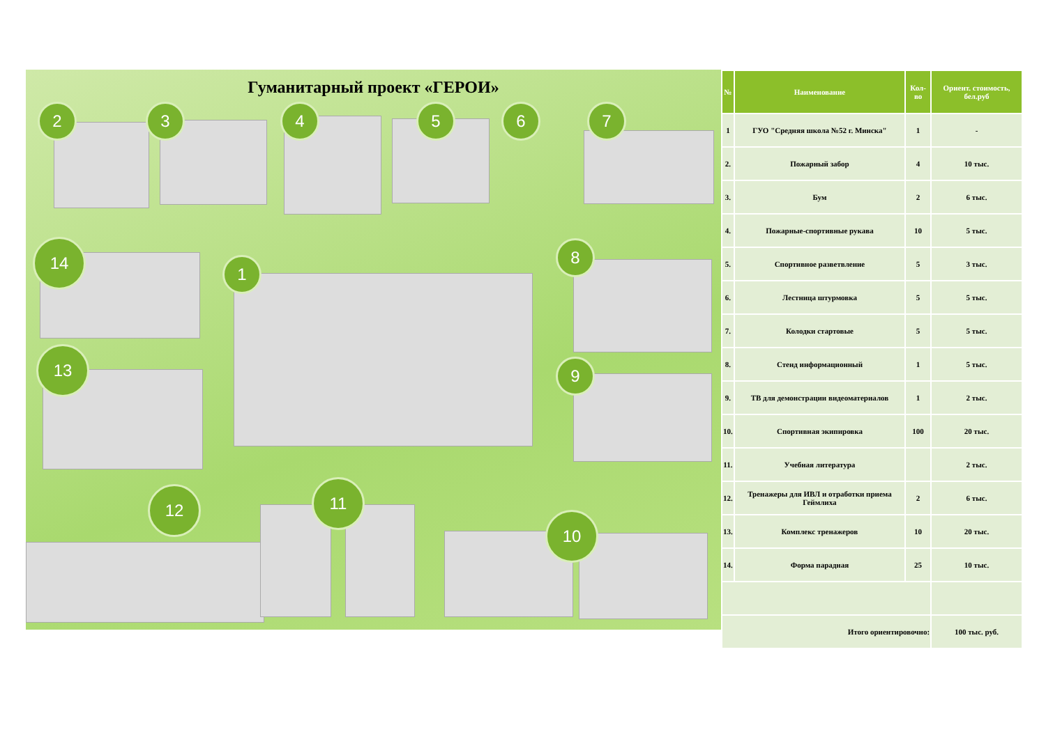Гуманитарный проект «ГЕРОИ»
2 3 4 5 6 7
14
1
8
9
13
12 11
10
| № | Наименование | Кол-во | Ориент. стоимость, бел.руб |
| --- | --- | --- | --- |
| 1 | ГУО "Средняя школа №52 г. Минска" | 1 | - |
| 2. | Пожарный забор | 4 | 10 тыс. |
| 3. | Бум | 2 | 6 тыс. |
| 4. | Пожарные-спортивные рукава | 10 | 5 тыс. |
| 5. | Спортивное разветвление | 5 | 3 тыс. |
| 6. | Лестница штурмовка | 5 | 5 тыс. |
| 7. | Колодки стартовые | 5 | 5 тыс. |
| 8. | Стенд информационный | 1 | 5 тыс. |
| 9. | ТВ для демонстрации видеоматериалов | 1 | 2 тыс. |
| 10. | Спортивная экипировка | 100 | 20 тыс. |
| 11. | Учебная литература | | 2 тыс. |
| 12. | Тренажеры для ИВЛ и отработки приема Геймлиха | 2 | 6 тыс. |
| 13. | Комплекс тренажеров | 10 | 20 тыс. |
| 14. | Форма парадная | 25 | 10 тыс. |
| Итого ориентировочно: | | | 100 тыс. руб. |